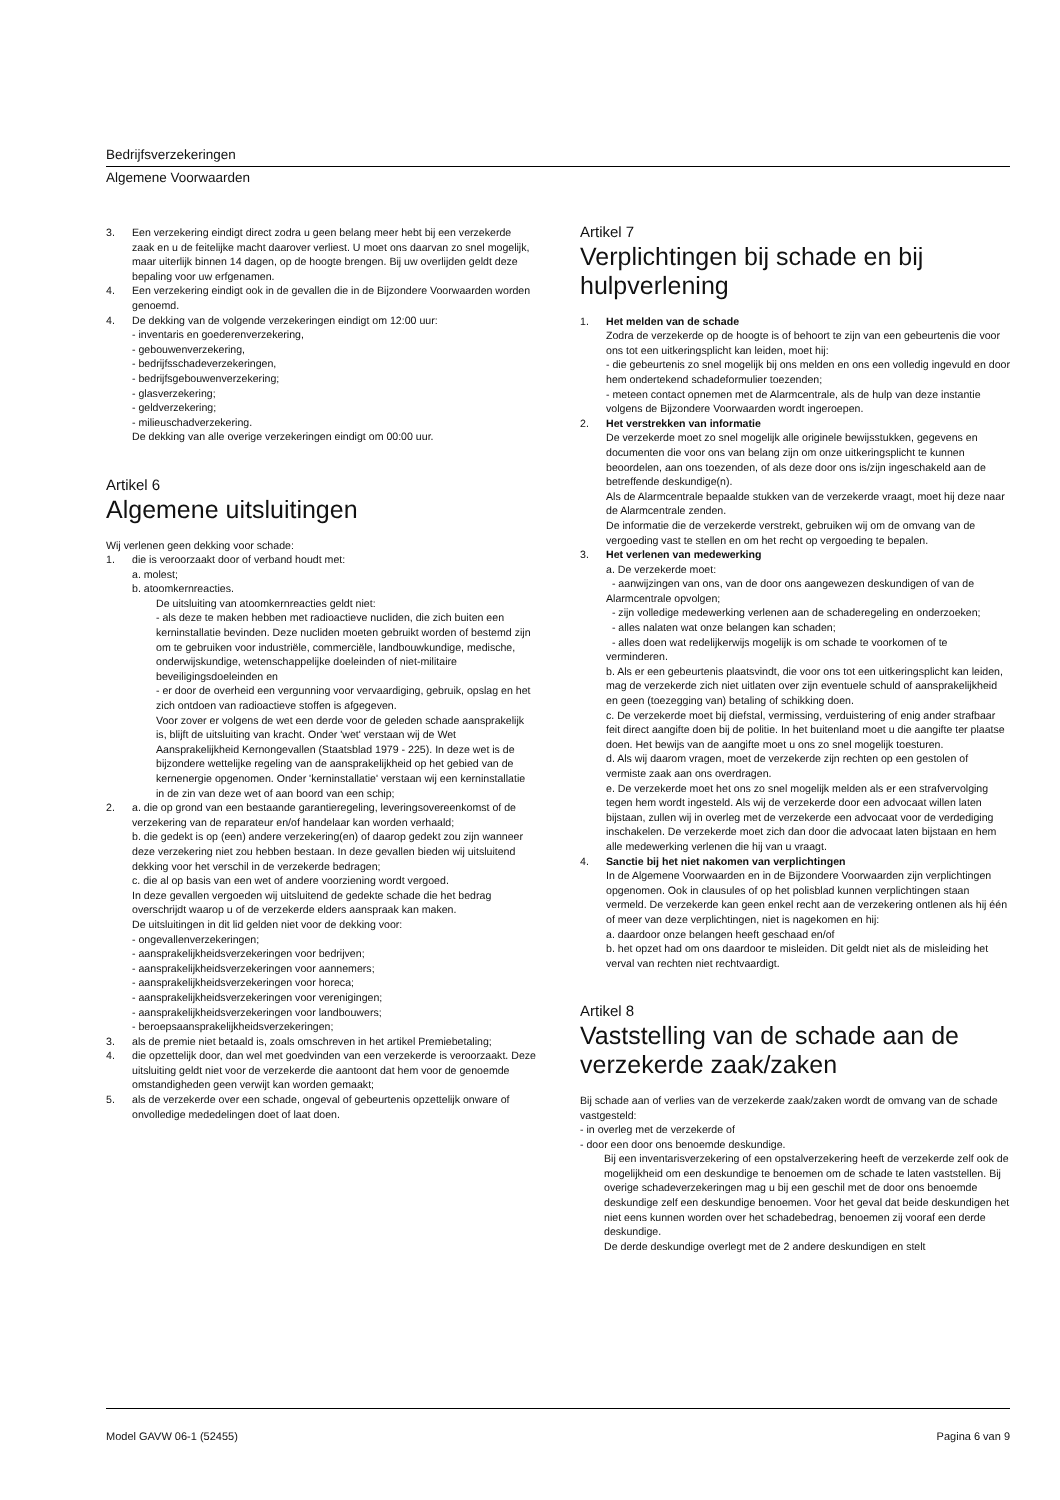Bedrijfsverzekeringen
Algemene Voorwaarden
3. Een verzekering eindigt direct zodra u geen belang meer hebt bij een verzekerde zaak en u de feitelijke macht daarover verliest. U moet ons daarvan zo snel mogelijk, maar uiterlijk binnen 14 dagen, op de hoogte brengen. Bij uw overlijden geldt deze bepaling voor uw erfgenamen.
4. Een verzekering eindigt ook in de gevallen die in de Bijzondere Voorwaarden worden genoemd.
4. De dekking van de volgende verzekeringen eindigt om 12:00 uur:
- inventaris en goederenverzekering,
- gebouwenverzekering,
- bedrijfsschadeverzekeringen,
- bedrijfsgebouwenverzekering;
- glasverzekering;
- geldverzekering;
- milieuschadverzekering.
De dekking van alle overige verzekeringen eindigt om 00:00 uur.
Artikel 6
Algemene uitsluitingen
Wij verlenen geen dekking voor schade:
1. die is veroorzaakt door of verband houdt met:
a. molest;
b. atoomkernreacties.
De uitsluiting van atoomkernreacties geldt niet:
- als deze te maken hebben met radioactieve nucliden, die zich buiten een kerninstallatie bevinden. Deze nucliden moeten gebruikt worden of bestemd zijn om te gebruiken voor industriële, commerciële, landbouwkundige, medische, onderwijskundige, wetenschappelijke doeleinden of niet-militaire beveiligingsdoeleinden en
- er door de overheid een vergunning voor vervaardiging, gebruik, opslag en het zich ontdoen van radioactieve stoffen is afgegeven.
Voor zover er volgens de wet een derde voor de geleden schade aansprakelijk is, blijft de uitsluiting van kracht. Onder 'wet' verstaan wij de Wet Aansprakelijkheid Kernongevallen (Staatsblad 1979 - 225). In deze wet is de bijzondere wettelijke regeling van de aansprakelijkheid op het gebied van de kernenergie opgenomen. Onder 'kerninstallatie' verstaan wij een kerninstallatie in de zin van deze wet of aan boord van een schip;
2. a. die op grond van een bestaande garantieregeling, leveringsovereenkomst of de verzekering van de reparateur en/of handelaar kan worden verhaald;
b. die gedekt is op (een) andere verzekering(en) of daarop gedekt zou zijn wanneer deze verzekering niet zou hebben bestaan. In deze gevallen bieden wij uitsluitend dekking voor het verschil in de verzekerde bedragen;
c. die al op basis van een wet of andere voorziening wordt vergoed.
In deze gevallen vergoeden wij uitsluitend de gedekte schade die het bedrag overschrijdt waarop u of de verzekerde elders aanspraak kan maken.
De uitsluitingen in dit lid gelden niet voor de dekking voor:
- ongevallenverzekeringen;
- aansprakelijkheidsverzekeringen voor bedrijven;
- aansprakelijkheidsverzekeringen voor aannemers;
- aansprakelijkheidsverzekeringen voor horeca;
- aansprakelijkheidsverzekeringen voor verenigingen;
- aansprakelijkheidsverzekeringen voor landbouwers;
- beroepsaansprakelijkheidsverzekeringen;
3. als de premie niet betaald is, zoals omschreven in het artikel Premiebetaling;
4. die opzettelijk door, dan wel met goedvinden van een verzekerde is veroorzaakt. Deze uitsluiting geldt niet voor de verzekerde die aantoont dat hem voor de genoemde omstandigheden geen verwijt kan worden gemaakt;
5. als de verzekerde over een schade, ongeval of gebeurtenis opzettelijk onware of onvolledige mededelingen doet of laat doen.
Artikel 7
Verplichtingen bij schade en bij hulpverlening
1. Het melden van de schade
Zodra de verzekerde op de hoogte is of behoort te zijn van een gebeurtenis die voor ons tot een uitkeringsplicht kan leiden, moet hij:
- die gebeurtenis zo snel mogelijk bij ons melden en ons een volledig ingevuld en door hem ondertekend schadeformulier toezenden;
- meteen contact opnemen met de Alarmcentrale, als de hulp van deze instantie volgens de Bijzondere Voorwaarden wordt ingeroepen.
2. Het verstrekken van informatie
De verzekerde moet zo snel mogelijk alle originele bewijsstukken, gegevens en documenten die voor ons van belang zijn om onze uitkeringsplicht te kunnen beoordelen, aan ons toezenden, of als deze door ons is/zijn ingeschakeld aan de betreffende deskundige(n).
Als de Alarmcentrale bepaalde stukken van de verzekerde vraagt, moet hij deze naar de Alarmcentrale zenden.
De informatie die de verzekerde verstrekt, gebruiken wij om de omvang van de vergoeding vast te stellen en om het recht op vergoeding te bepalen.
3. Het verlenen van medewerking
a. De verzekerde moet:
- aanwijzingen van ons, van de door ons aangewezen deskundigen of van de Alarmcentrale opvolgen;
- zijn volledige medewerking verlenen aan de schaderegeling en onderzoeken;
- alles nalaten wat onze belangen kan schaden;
- alles doen wat redelijkerwijs mogelijk is om schade te voorkomen of te verminderen.
b. Als er een gebeurtenis plaatsvindt, die voor ons tot een uitkeringsplicht kan leiden, mag de verzekerde zich niet uitlaten over zijn eventuele schuld of aansprakelijkheid en geen (toezegging van) betaling of schikking doen.
c. De verzekerde moet bij diefstal, vermissing, verduistering of enig ander strafbaar feit direct aangifte doen bij de politie. In het buitenland moet u die aangifte ter plaatse doen. Het bewijs van de aangifte moet u ons zo snel mogelijk toesturen.
d. Als wij daarom vragen, moet de verzekerde zijn rechten op een gestolen of vermiste zaak aan ons overdragen.
e. De verzekerde moet het ons zo snel mogelijk melden als er een strafvervolging tegen hem wordt ingesteld. Als wij de verzekerde door een advocaat willen laten bijstaan, zullen wij in overleg met de verzekerde een advocaat voor de verdediging inschakelen. De verzekerde moet zich dan door die advocaat laten bijstaan en hem alle medewerking verlenen die hij van u vraagt.
4. Sanctie bij het niet nakomen van verplichtingen
In de Algemene Voorwaarden en in de Bijzondere Voorwaarden zijn verplichtingen opgenomen. Ook in clausules of op het polisblad kunnen verplichtingen staan vermeld. De verzekerde kan geen enkel recht aan de verzekering ontlenen als hij één of meer van deze verplichtingen, niet is nagekomen en hij:
a. daardoor onze belangen heeft geschaad en/of
b. het opzet had om ons daardoor te misleiden. Dit geldt niet als de misleiding het verval van rechten niet rechtvaardigt.
Artikel 8
Vaststelling van de schade aan de verzekerde zaak/zaken
Bij schade aan of verlies van de verzekerde zaak/zaken wordt de omvang van de schade vastgesteld:
- in overleg met de verzekerde of
- door een door ons benoemde deskundige.
Bij een inventarisverzekering of een opstalverzekering heeft de verzekerde zelf ook de mogelijkheid om een deskundige te benoemen om de schade te laten vaststellen. Bij overige schadeverzekeringen mag u bij een geschil met de door ons benoemde deskundige zelf een deskundige benoemen. Voor het geval dat beide deskundigen het niet eens kunnen worden over het schadebedrag, benoemen zij vooraf een derde deskundige.
De derde deskundige overlegt met de 2 andere deskundigen en stelt
Model GAVW 06-1 (52455) Pagina 6 van 9